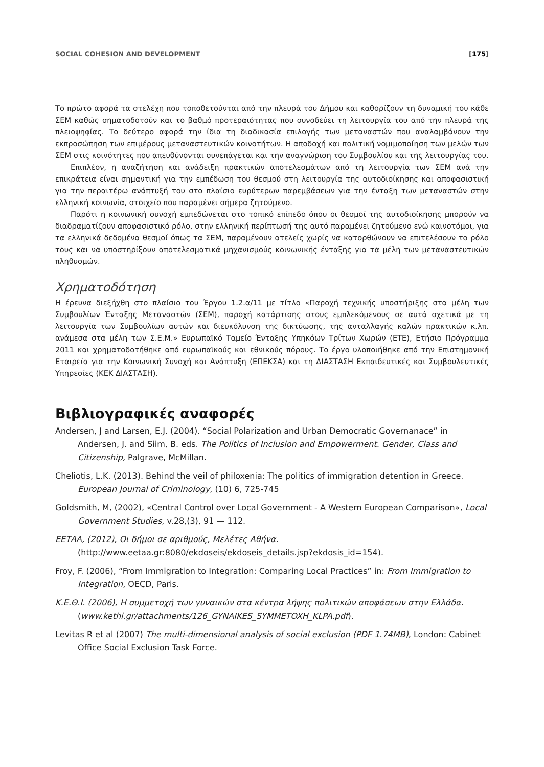SOCIAL COHESION AND DEVELOPMENT [175]
Το πρώτο αφορά τα στελέχη που τοποθετούνται από την πλευρά του Δήμου και καθορίζουν τη δυναμική του κάθε ΣΕΜ καθώς σηματοδοτούν και το βαθμό προτεραιότητας που συνοδεύει τη λειτουργία του από την πλευρά της πλειοψηφίας. Το δεύτερο αφορά την ίδια τη διαδικασία επιλογής των μεταναστών που αναλαμβάνουν την εκπροσώπηση των επιμέρους μεταναστευτικών κοινοτήτων. Η αποδοχή και πολιτική νομιμοποίηση των μελών των ΣΕΜ στις κοινότητες που απευθύνονται συνεπάγεται και την αναγνώριση του Συμβουλίου και της λειτουργίας του.
Επιπλέον, η αναζήτηση και ανάδειξη πρακτικών αποτελεσμάτων από τη λειτουργία των ΣΕΜ ανά την επικράτεια είναι σημαντική για την εμπέδωση του θεσμού στη λειτουργία της αυτοδιοίκησης και αποφασιστική για την περαιτέρω ανάπτυξή του στο πλαίσιο ευρύτερων παρεμβάσεων για την ένταξη των μεταναστών στην ελληνική κοινωνία, στοιχείο που παραμένει σήμερα ζητούμενο.
Παρότι η κοινωνική συνοχή εμπεδώνεται στο τοπικό επίπεδο όπου οι θεσμοί της αυτοδιοίκησης μπορούν να διαδραματίζουν αποφασιστικό ρόλο, στην ελληνική περίπτωσή της αυτό παραμένει ζητούμενο ενώ καινοτόμοι, για τα ελληνικά δεδομένα θεσμοί όπως τα ΣΕΜ, παραμένουν ατελείς χωρίς να κατορθώνουν να επιτελέσουν το ρόλο τους και να υποστηρίξουν αποτελεσματικά μηχανισμούς κοινωνικής ένταξης για τα μέλη των μεταναστευτικών πληθυσμών.
Χρηματοδότηση
Η έρευνα διεξήχθη στο πλαίσιο του Έργου 1.2.α/11 με τίτλο «Παροχή τεχνικής υποστήριξης στα μέλη των Συμβουλίων Ένταξης Μεταναστών (ΣΕΜ), παροχή κατάρτισης στους εμπλεκόμενους σε αυτά σχετικά με τη λειτουργία των Συμβουλίων αυτών και διευκόλυνση της δικτύωσης, της ανταλλαγής καλών πρακτικών κ.λπ. ανάμεσα στα μέλη των Σ.Ε.Μ.» Ευρωπαϊκό Ταμείο Ένταξης Υπηκόων Τρίτων Χωρών (ΕΤΕ), Ετήσιο Πρόγραμμα 2011 και χρηματοδοτήθηκε από ευρωπαϊκούς και εθνικούς πόρους. Το έργο υλοποιήθηκε από την Επιστημονική Εταιρεία για την Κοινωνική Συνοχή και Ανάπτυξη (ΕΠΕΚΣΑ) και τη ΔΙΑΣΤΑΣΗ Εκπαιδευτικές και Συμβουλευτικές Υπηρεσίες (ΚΕΚ ΔΙΑΣΤΑΣΗ).
Βιβλιογραφικές αναφορές
Andersen, J and Larsen, E.J. (2004). “Social Polarization and Urban Democratic Governanace” in Andersen, J. and Siim, B. eds. The Politics of Inclusion and Empowerment. Gender, Class and Citizenship, Palgrave, McMillan.
Cheliotis, L.K. (2013). Behind the veil of philoxenia: The politics of immigration detention in Greece. European Journal of Criminology, (10) 6, 725-745
Goldsmith, M, (2002), «Central Control over Local Government - A Western European Comparison», Local Government Studies, v.28,(3), 91 — 112.
ΕΕΤΑΑ, (2012), Οι δήμοι σε αριθμούς, Μελέτες Αθήνα. (http://www.eetaa.gr:8080/ekdoseis/ekdoseis_details.jsp?ekdosis_id=154).
Froy, F. (2006), “From Immigration to Integration: Comparing Local Practices” in: From Immigration to Integration, OECD, Paris.
Κ.Ε.Θ.Ι. (2006), Η συμμετοχή των γυναικών στα κέντρα λήψης πολιτικών αποφάσεων στην Ελλάδα. (www.kethi.gr/attachments/126_GYNAIKES_SYMMETOXH_KLPA.pdf).
Levitas R et al (2007) The multi-dimensional analysis of social exclusion (PDF 1.74MB), London: Cabinet Office Social Exclusion Task Force.